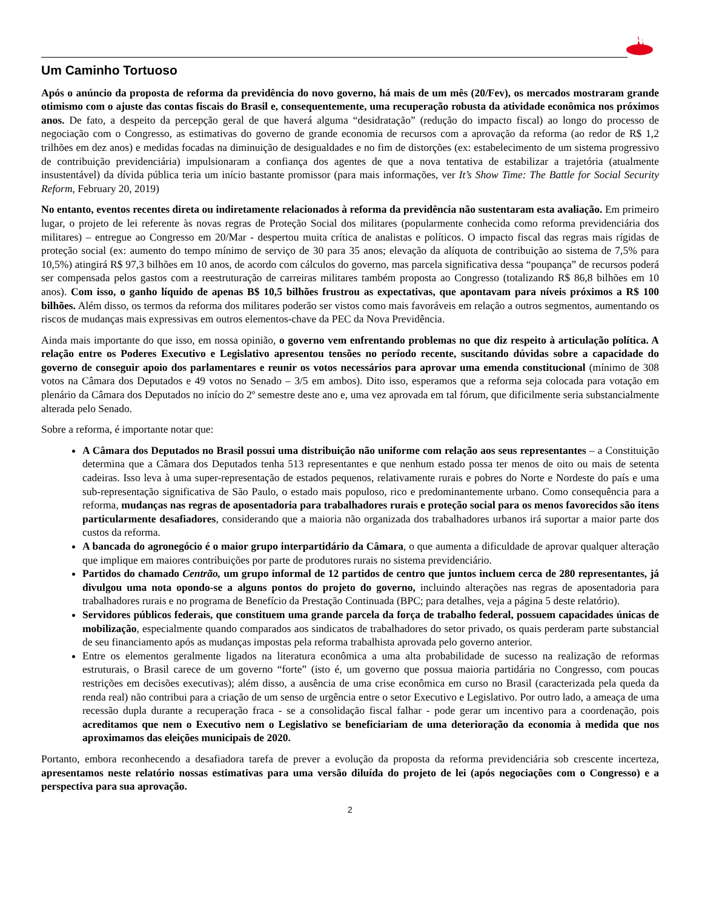Um Caminho Tortuoso
Após o anúncio da proposta de reforma da previdência do novo governo, há mais de um mês (20/Fev), os mercados mostraram grande otimismo com o ajuste das contas fiscais do Brasil e, consequentemente, uma recuperação robusta da atividade econômica nos próximos anos. De fato, a despeito da percepção geral de que haverá alguma “desidratação” (redução do impacto fiscal) ao longo do processo de negociação com o Congresso, as estimativas do governo de grande economia de recursos com a aprovação da reforma (ao redor de R$ 1,2 trilhões em dez anos) e medidas focadas na diminuição de desigualdades e no fim de distorções (ex: estabelecimento de um sistema progressivo de contribuição previdenciária) impulsionaram a confiança dos agentes de que a nova tentativa de estabilizar a trajetória (atualmente insustentável) da dívida pública teria um início bastante promissor (para mais informações, ver It’s Show Time: The Battle for Social Security Reform, February 20, 2019)
No entanto, eventos recentes direta ou indiretamente relacionados à reforma da previdência não sustentaram esta avaliação. Em primeiro lugar, o projeto de lei referente às novas regras de Proteção Social dos militares (popularmente conhecida como reforma previdenciária dos militares) – entregue ao Congresso em 20/Mar - despertou muita crítica de analistas e políticos. O impacto fiscal das regras mais rígidas de proteção social (ex: aumento do tempo mínimo de serviço de 30 para 35 anos; elevação da alíquota de contribuição ao sistema de 7,5% para 10,5%) atingirá R$ 97,3 bilhões em 10 anos, de acordo com cálculos do governo, mas parcela significativa dessa “poupança” de recursos poderá ser compensada pelos gastos com a reestruturação de carreiras militares também proposta ao Congresso (totalizando R$ 86,8 bilhões em 10 anos). Com isso, o ganho líquido de apenas B$ 10,5 bilhões frustrou as expectativas, que apontavam para níveis próximos a R$ 100 bilhões. Além disso, os termos da reforma dos militares poderão ser vistos como mais favoráveis em relação a outros segmentos, aumentando os riscos de mudanças mais expressivas em outros elementos-chave da PEC da Nova Previdência.
Ainda mais importante do que isso, em nossa opinião, o governo vem enfrentando problemas no que diz respeito à articulação política. A relação entre os Poderes Executivo e Legislativo apresentou tensões no período recente, suscitando dúvidas sobre a capacidade do governo de conseguir apoio dos parlamentares e reunir os votos necessários para aprovar uma emenda constitucional (mínimo de 308 votos na Câmara dos Deputados e 49 votos no Senado – 3/5 em ambos). Dito isso, esperamos que a reforma seja colocada para votação em plenário da Câmara dos Deputados no início do 2º semestre deste ano e, uma vez aprovada em tal fórum, que dificilmente seria substancialmente alterada pelo Senado.
Sobre a reforma, é importante notar que:
A Câmara dos Deputados no Brasil possui uma distribuição não uniforme com relação aos seus representantes – a Constituição determina que a Câmara dos Deputados tenha 513 representantes e que nenhum estado possa ter menos de oito ou mais de setenta cadeiras. Isso leva à uma super-representação de estados pequenos, relativamente rurais e pobres do Norte e Nordeste do país e uma sub-representação significativa de São Paulo, o estado mais populoso, rico e predominantemente urbano. Como consequência para a reforma, mudanças nas regras de aposentadoria para trabalhadores rurais e proteção social para os menos favorecidos são itens particularmente desafiadores, considerando que a maioria não organizada dos trabalhadores urbanos irá suportar a maior parte dos custos da reforma.
A bancada do agronegócio é o maior grupo interpartidário da Câmara, o que aumenta a dificuldade de aprovar qualquer alteração que implique em maiores contribuições por parte de produtores rurais no sistema previdenciário.
Partidos do chamado Centrão, um grupo informal de 12 partidos de centro que juntos incluem cerca de 280 representantes, já divulgou uma nota opondo-se a alguns pontos do projeto do governo, incluindo alterações nas regras de aposentadoria para trabalhadores rurais e no programa de Benefício da Prestação Continuada (BPC; para detalhes, veja a página 5 deste relatório).
Servidores públicos federais, que constituem uma grande parcela da força de trabalho federal, possuem capacidades únicas de mobilização, especialmente quando comparados aos sindicatos de trabalhadores do setor privado, os quais perderam parte substancial de seu financiamento após as mudanças impostas pela reforma trabalhista aprovada pelo governo anterior.
Entre os elementos geralmente ligados na literatura econômica a uma alta probabilidade de sucesso na realização de reformas estruturais, o Brasil carece de um governo “forte” (isto é, um governo que possua maioria partidária no Congresso, com poucas restrições em decisões executivas); além disso, a ausência de uma crise econômica em curso no Brasil (caracterizada pela queda da renda real) não contribui para a criação de um senso de urgência entre o setor Executivo e Legislativo. Por outro lado, a ameaça de uma recessão dupla durante a recuperação fraca - se a consolidação fiscal falhar - pode gerar um incentivo para a coordenação, pois acreditamos que nem o Executivo nem o Legislativo se beneficiariam de uma deterioração da economia à medida que nos aproximamos das eleições municipais de 2020.
Portanto, embora reconhecendo a desafiadora tarefa de prever a evolução da proposta da reforma previdenciária sob crescente incerteza, apresentamos neste relatório nossas estimativas para uma versão diluída do projeto de lei (após negociações com o Congresso) e a perspectiva para sua aprovação.
2